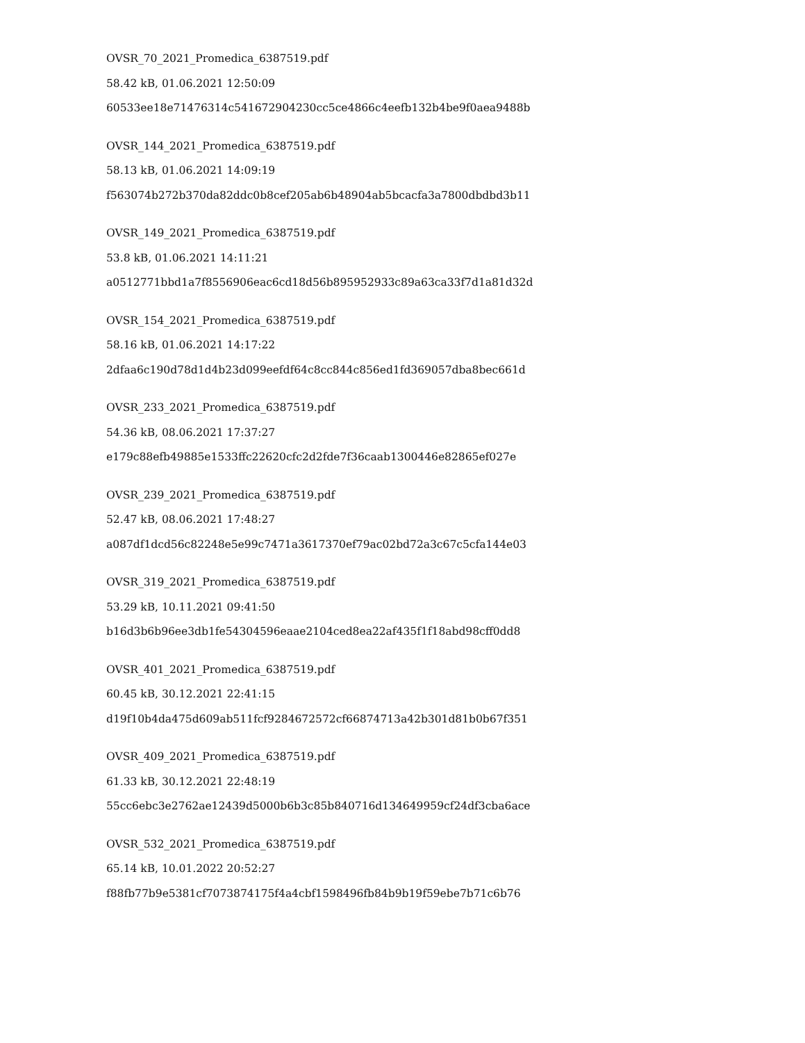OVSR_70_2021_Promedica_6387519.pdf
58.42 kB, 01.06.2021 12:50:09
60533ee18e71476314c541672904230cc5ce4866c4eefb132b4be9f0aea9488b
OVSR_144_2021_Promedica_6387519.pdf
58.13 kB, 01.06.2021 14:09:19
f563074b272b370da82ddc0b8cef205ab6b48904ab5bcacfa3a7800dbdbd3b11
OVSR_149_2021_Promedica_6387519.pdf
53.8 kB, 01.06.2021 14:11:21
a0512771bbd1a7f8556906eac6cd18d56b895952933c89a63ca33f7d1a81d32d
OVSR_154_2021_Promedica_6387519.pdf
58.16 kB, 01.06.2021 14:17:22
2dfaa6c190d78d1d4b23d099eefdf64c8cc844c856ed1fd369057dba8bec661d
OVSR_233_2021_Promedica_6387519.pdf
54.36 kB, 08.06.2021 17:37:27
e179c88efb49885e1533ffc22620cfc2d2fde7f36caab1300446e82865ef027e
OVSR_239_2021_Promedica_6387519.pdf
52.47 kB, 08.06.2021 17:48:27
a087df1dcd56c82248e5e99c7471a3617370ef79ac02bd72a3c67c5cfa144e03
OVSR_319_2021_Promedica_6387519.pdf
53.29 kB, 10.11.2021 09:41:50
b16d3b6b96ee3db1fe54304596eaae2104ced8ea22af435f1f18abd98cff0dd8
OVSR_401_2021_Promedica_6387519.pdf
60.45 kB, 30.12.2021 22:41:15
d19f10b4da475d609ab511fcf9284672572cf66874713a42b301d81b0b67f351
OVSR_409_2021_Promedica_6387519.pdf
61.33 kB, 30.12.2021 22:48:19
55cc6ebc3e2762ae12439d5000b6b3c85b840716d134649959cf24df3cba6ace
OVSR_532_2021_Promedica_6387519.pdf
65.14 kB, 10.01.2022 20:52:27
f88fb77b9e5381cf7073874175f4a4cbf1598496fb84b9b19f59ebe7b71c6b76